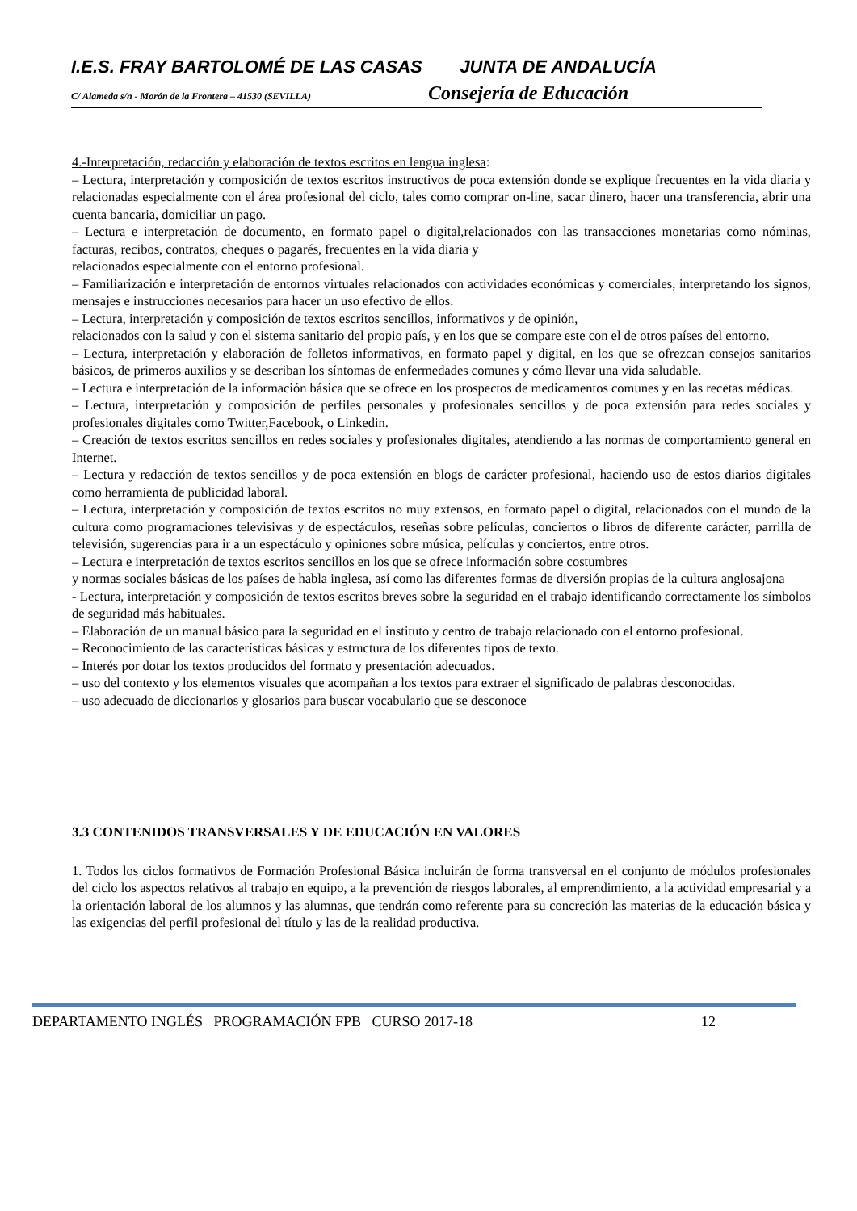I.E.S. FRAY BARTOLOMÉ DE LAS CASAS JUNTA DE ANDALUCÍA
C/ Alameda s/n - Morón de la Frontera – 41530 (SEVILLA) Consejería de Educación
4.-Interpretación, redacción y elaboración de textos escritos en lengua inglesa:
– Lectura, interpretación y composición de textos escritos instructivos de poca extensión donde se explique frecuentes en la vida diaria y relacionadas especialmente con el área profesional del ciclo, tales como comprar on-line, sacar dinero, hacer una transferencia, abrir una cuenta bancaria, domiciliar un pago.
– Lectura e interpretación de documento, en formato papel o digital,relacionados con las transacciones monetarias como nóminas, facturas, recibos, contratos, cheques o pagarés, frecuentes en la vida diaria y
relacionados especialmente con el entorno profesional.
– Familiarización e interpretación de entornos virtuales relacionados con actividades económicas y comerciales, interpretando los signos, mensajes e instrucciones necesarios para hacer un uso efectivo de ellos.
– Lectura, interpretación y composición de textos escritos sencillos, informativos y de opinión,
relacionados con la salud y con el sistema sanitario del propio país, y en los que se compare este con el de otros países del entorno.
– Lectura, interpretación y elaboración de folletos informativos, en formato papel y digital, en los que se ofrezcan consejos sanitarios básicos, de primeros auxilios y se describan los síntomas de enfermedades comunes y cómo llevar una vida saludable.
– Lectura e interpretación de la información básica que se ofrece en los prospectos de medicamentos comunes y en las recetas médicas.
– Lectura, interpretación y composición de perfiles personales y profesionales sencillos y de poca extensión para redes sociales y profesionales digitales como Twitter,Facebook, o Linkedin.
– Creación de textos escritos sencillos en redes sociales y profesionales digitales, atendiendo a las normas de comportamiento general en Internet.
– Lectura y redacción de textos sencillos y de poca extensión en blogs de carácter profesional, haciendo uso de estos diarios digitales como herramienta de publicidad laboral.
– Lectura, interpretación y composición de textos escritos no muy extensos, en formato papel o digital, relacionados con el mundo de la cultura como programaciones televisivas y de espectáculos, reseñas sobre películas, conciertos o libros de diferente carácter, parrilla de televisión, sugerencias para ir a un espectáculo y opiniones sobre música, películas y conciertos, entre otros.
– Lectura e interpretación de textos escritos sencillos en los que se ofrece información sobre costumbres
y normas sociales básicas de los países de habla inglesa, así como las diferentes formas de diversión propias de la cultura anglosajona
- Lectura, interpretación y composición de textos escritos breves sobre la seguridad en el trabajo identificando correctamente los símbolos de seguridad más habituales.
– Elaboración de un manual básico para la seguridad en el instituto y centro de trabajo relacionado con el entorno profesional.
– Reconocimiento de las características básicas y estructura de los diferentes tipos de texto.
– Interés por dotar los textos producidos del formato y presentación adecuados.
– uso del contexto y los elementos visuales que acompañan a los textos para extraer el significado de palabras desconocidas.
– uso adecuado de diccionarios y glosarios para buscar vocabulario que se desconoce
3.3 CONTENIDOS TRANSVERSALES Y DE EDUCACIÓN EN VALORES
1. Todos los ciclos formativos de Formación Profesional Básica incluirán de forma transversal en el conjunto de módulos profesionales del ciclo los aspectos relativos al trabajo en equipo, a la prevención de riesgos laborales, al emprendimiento, a la actividad empresarial y a la orientación laboral de los alumnos y las alumnas, que tendrán como referente para su concreción las materias de la educación básica y las exigencias del perfil profesional del título y las de la realidad productiva.
DEPARTAMENTO INGLÉS PROGRAMACIÓN FPB CURSO 2017-18 12